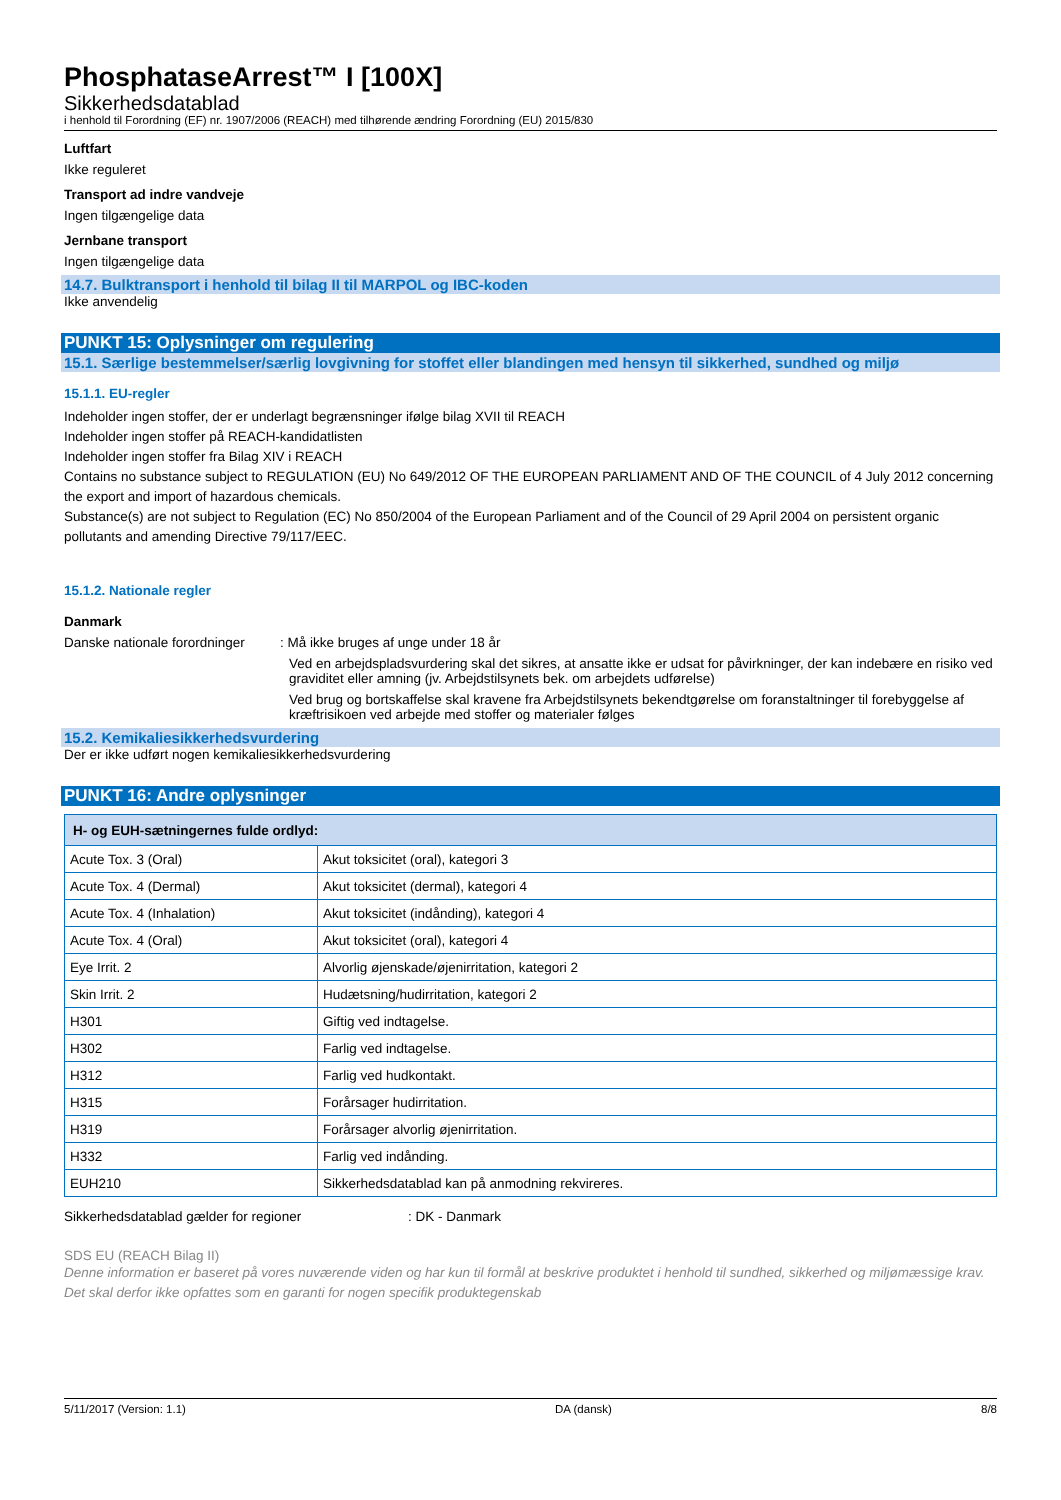PhosphataseArrest™ I [100X]
Sikkerhedsdatablad
i henhold til Forordning (EF) nr. 1907/2006 (REACH) med tilhørende ændring Forordning (EU) 2015/830
Luftfart
Ikke reguleret
Transport ad indre vandveje
Ingen tilgængelige data
Jernbane transport
Ingen tilgængelige data
14.7. Bulktransport i henhold til bilag II til MARPOL og IBC-koden
Ikke anvendelig
PUNKT 15: Oplysninger om regulering
15.1. Særlige bestemmelser/særlig lovgivning for stoffet eller blandingen med hensyn til sikkerhed, sundhed og miljø
15.1.1. EU-regler
Indeholder ingen stoffer, der er underlagt begrænsninger ifølge bilag XVII til REACH
Indeholder ingen stoffer på REACH-kandidatlisten
Indeholder ingen stoffer fra Bilag XIV i REACH
Contains no substance subject to REGULATION (EU) No 649/2012 OF THE EUROPEAN PARLIAMENT AND OF THE COUNCIL of 4 July 2012 concerning the export and import of hazardous chemicals.
Substance(s) are not subject to Regulation (EC) No 850/2004 of the European Parliament and of the Council of 29 April 2004 on persistent organic pollutants and amending Directive 79/117/EEC.
15.1.2. Nationale regler
Danmark
Danske nationale forordninger : Må ikke bruges af unge under 18 år
Ved en arbejdspladsvurdering skal det sikres, at ansatte ikke er udsat for påvirkninger, der kan indebære en risiko ved graviditet eller amning (jv. Arbejdstilsynets bek. om arbejdets udførelse)
Ved brug og bortskaffelse skal kravene fra Arbejdstilsynets bekendtgørelse om foranstaltninger til forebyggelse af kræftrisikoen ved arbejde med stoffer og materialer følges
15.2. Kemikaliesikkerhedsvurdering
Der er ikke udført nogen kemikaliesikkerhedsvurdering
PUNKT 16: Andre oplysninger
| H- og EUH-sætningernes fulde ordlyd: | |
| --- | --- |
| Acute Tox. 3 (Oral) | Akut toksicitet (oral), kategori 3 |
| Acute Tox. 4 (Dermal) | Akut toksicitet (dermal), kategori 4 |
| Acute Tox. 4 (Inhalation) | Akut toksicitet (indånding), kategori 4 |
| Acute Tox. 4 (Oral) | Akut toksicitet (oral), kategori 4 |
| Eye Irrit. 2 | Alvorlig øjenskade/øjenirritation, kategori 2 |
| Skin Irrit. 2 | Hudætsning/hudirritation, kategori 2 |
| H301 | Giftig ved indtagelse. |
| H302 | Farlig ved indtagelse. |
| H312 | Farlig ved hudkontakt. |
| H315 | Forårsager hudirritation. |
| H319 | Forårsager alvorlig øjenirritation. |
| H332 | Farlig ved indånding. |
| EUH210 | Sikkerhedsdatablad kan på anmodning rekvireres. |
Sikkerhedsdatablad gælder for regioner : DK - Danmark
SDS EU (REACH Bilag II)
Denne information er baseret på vores nuværende viden og har kun til formål at beskrive produktet i henhold til sundhed, sikkerhed og miljømæssige krav. Det skal derfor ikke opfattes som en garanti for nogen specifik produktegenskab
5/11/2017 (Version: 1.1) DA (dansk) 8/8